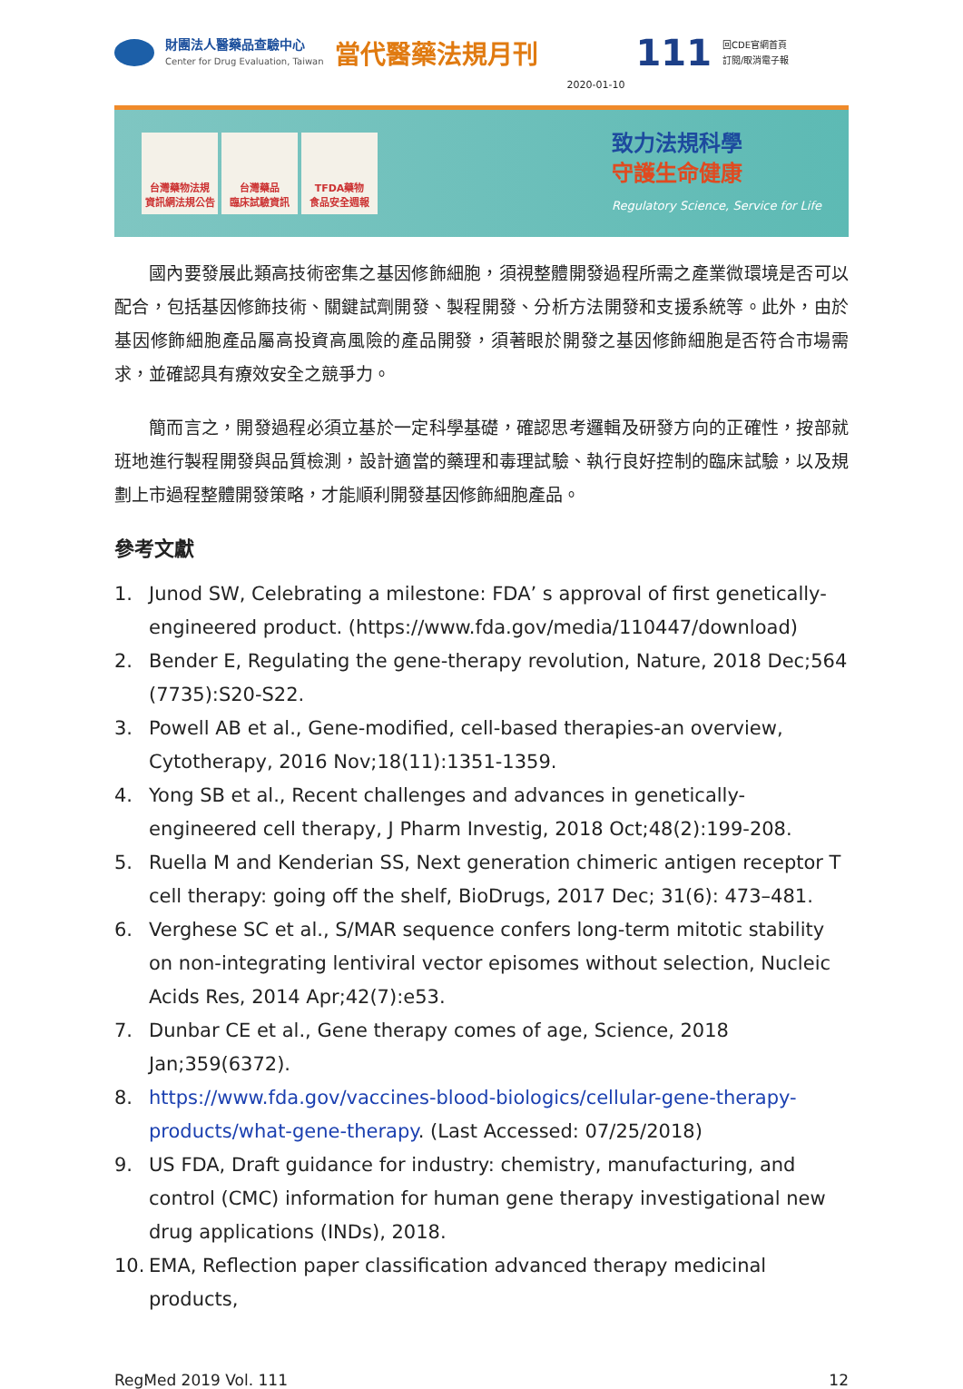財團法人醫藥品查驗中心
Center for Drug Evaluation, Taiwan
當代醫藥法規月刊
2020-01-10
111
回CDE官網首頁
訂閱/取消電子報
台灣藥物法規
資訊網法規公告
台灣藥品
臨床試驗資訊
TFDA藥物
食品安全週報
致力法規科學
守護生命健康
Regulatory Science, Service for Life
國內要發展此類高技術密集之基因修飾細胞，須視整體開發過程所需之產業微環境是否可以配合，包括基因修飾技術、關鍵試劑開發、製程開發、分析方法開發和支援系統等。此外，由於基因修飾細胞產品屬高投資高風險的產品開發，須著眼於開發之基因修飾細胞是否符合市場需求，並確認具有療效安全之競爭力。
簡而言之，開發過程必須立基於一定科學基礎，確認思考邏輯及研發方向的正確性，按部就班地進行製程開發與品質檢測，設計適當的藥理和毒理試驗、執行良好控制的臨床試驗，以及規劃上市過程整體開發策略，才能順利開發基因修飾細胞產品。
參考文獻
1. Junod SW, Celebrating a milestone: FDA’ s approval of first genetically-engineered product. (https://www.fda.gov/media/110447/download)
2. Bender E, Regulating the gene-therapy revolution, Nature, 2018 Dec;564 (7735):S20-S22.
3. Powell AB et al., Gene-modified, cell-based therapies-an overview, Cytotherapy, 2016 Nov;18(11):1351-1359.
4. Yong SB et al., Recent challenges and advances in genetically-engineered cell therapy, J Pharm Investig, 2018 Oct;48(2):199-208.
5. Ruella M and Kenderian SS, Next generation chimeric antigen receptor T cell therapy: going off the shelf, BioDrugs, 2017 Dec; 31(6): 473–481.
6. Verghese SC et al., S/MAR sequence confers long-term mitotic stability on non-integrating lentiviral vector episomes without selection, Nucleic Acids Res, 2014 Apr;42(7):e53.
7. Dunbar CE et al., Gene therapy comes of age, Science, 2018 Jan;359(6372).
8. https://www.fda.gov/vaccines-blood-biologics/cellular-gene-therapy-products/what-gene-therapy. (Last Accessed: 07/25/2018)
9. US FDA, Draft guidance for industry: chemistry, manufacturing, and control (CMC) information for human gene therapy investigational new drug applications (INDs), 2018.
10. EMA, Reflection paper classification advanced therapy medicinal products,
RegMed 2019 Vol. 111 12